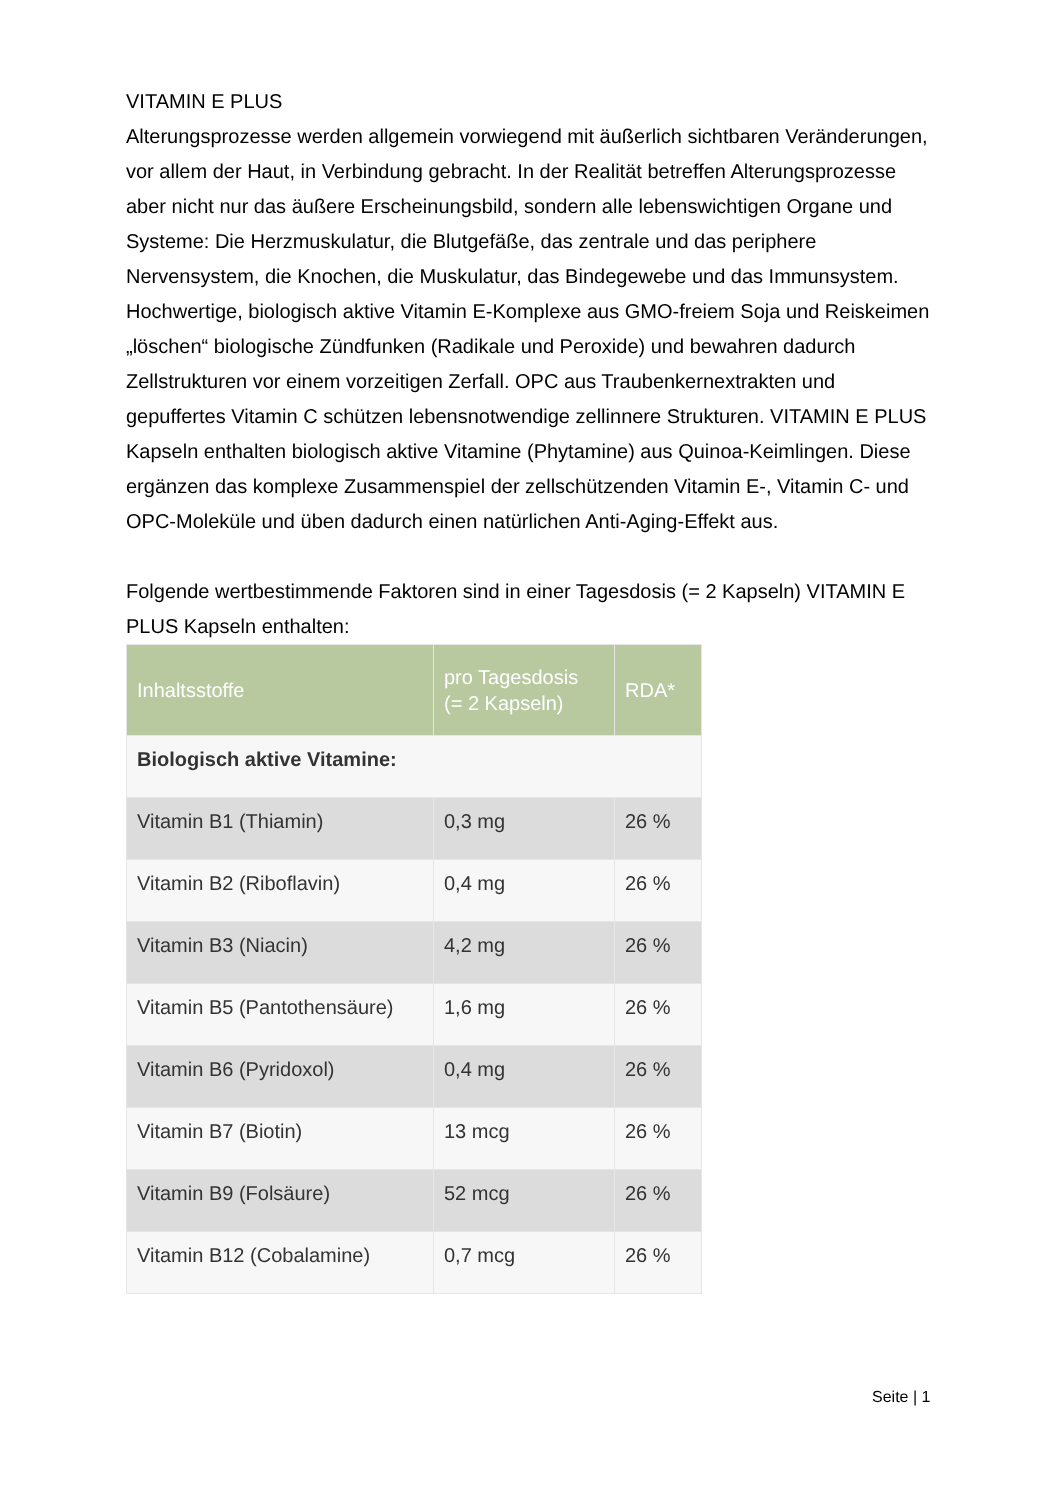VITAMIN E PLUS
Alterungsprozesse werden allgemein vorwiegend mit äußerlich sichtbaren Veränderungen, vor allem der Haut, in Verbindung gebracht. In der Realität betreffen Alterungsprozesse aber nicht nur das äußere Erscheinungsbild, sondern alle lebenswichtigen Organe und Systeme: Die Herzmuskulatur, die Blutgefäße, das zentrale und das periphere Nervensystem, die Knochen, die Muskulatur, das Bindegewebe und das Immunsystem. Hochwertige, biologisch aktive Vitamin E-Komplexe aus GMO-freiem Soja und Reiskeimen „löschen“ biologische Zündfunken (Radikale und Peroxide) und bewahren dadurch Zellstrukturen vor einem vorzeitigen Zerfall. OPC aus Traubenkernextrakten und gepuffertes Vitamin C schützen lebensnotwendige zellinnere Strukturen. VITAMIN E PLUS Kapseln enthalten biologisch aktive Vitamine (Phytamine) aus Quinoa-Keimlingen. Diese ergänzen das komplexe Zusammenspiel der zellschützenden Vitamin E-, Vitamin C- und OPC-Moleküle und üben dadurch einen natürlichen Anti-Aging-Effekt aus.
Folgende wertbestimmende Faktoren sind in einer Tagesdosis (= 2 Kapseln) VITAMIN E PLUS Kapseln enthalten:
| Inhaltsstoffe | pro Tagesdosis (= 2 Kapseln) | RDA* |
| --- | --- | --- |
| Biologisch aktive Vitamine: | | |
| Vitamin B1 (Thiamin) | 0,3 mg | 26 % |
| Vitamin B2 (Riboflavin) | 0,4 mg | 26 % |
| Vitamin B3 (Niacin) | 4,2 mg | 26 % |
| Vitamin B5 (Pantothensäure) | 1,6 mg | 26 % |
| Vitamin B6 (Pyridoxol) | 0,4 mg | 26 % |
| Vitamin B7 (Biotin) | 13 mcg | 26 % |
| Vitamin B9 (Folsäure) | 52 mcg | 26 % |
| Vitamin B12 (Cobalamine) | 0,7 mcg | 26 % |
Seite | 1